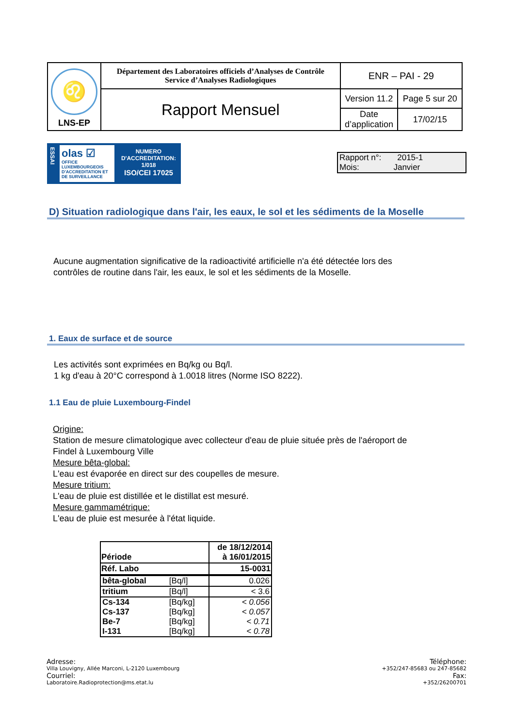| ♌ LNS-EP | Département des Laboratoires officiels d’Analyses de Contrôle Service d’Analyses Radiologiques | ENR – PAI - 29 | |
| | Rapport Mensuel | Version 11.2 | Page 5 sur 20 |
| | | Date d’application | 17/02/15 |
ESSAI
olas ☑
OFFICE LUXEMBOURGEOIS D'ACCREDITATION ET DE SURVEILLANCE
NUMERO
D'ACCREDITATION:
1/018
ISO/CEI 17025
Rapport n°: 2015-1
Mois: Janvier
D) Situation radiologique dans l'air, les eaux, le sol et les sédiments de la Moselle
Aucune augmentation significative de la radioactivité artificielle n'a été détectée lors des
contrôles de routine dans l'air, les eaux, le sol et les sédiments de la Moselle.
1. Eaux de surface et de source
Les activités sont exprimées en Bq/kg ou Bq/l.
1 kg d'eau à 20°C correspond à 1.0018 litres (Norme ISO 8222).
1.1 Eau de pluie Luxembourg-Findel
Origine:
Station de mesure climatologique avec collecteur d'eau de pluie située près de l'aéroport de
Findel à Luxembourg Ville
Mesure bêta-global:
L'eau est évaporée en direct sur des coupelles de mesure.
Mesure tritium:
L'eau de pluie est distillée et le distillat est mesuré.
Mesure gammamétrique:
L'eau de pluie est mesurée à l'état liquide.
| Période | | de 18/12/2014 à 16/01/2015 |
| --- | --- | --- |
| Réf. Labo | | 15-0031 |
| bêta-global | [Bq/l] | 0.026 |
| tritium | [Bq/l] | < 3.6 |
| Cs-134 | [Bq/kg] | < 0.056 |
| Cs-137 | [Bq/kg] | < 0.057 |
| Be-7 | [Bq/kg] | < 0.71 |
| I-131 | [Bq/kg] | < 0.78 |
Adresse:
Villa Louvigny, Allée Marconi, L-2120 Luxembourg
Courriel:
Laboratoire.Radioprotection@ms.etat.lu
Téléphone:
+352/247-85683 ou 247-85682
Fax:
+352/26200701